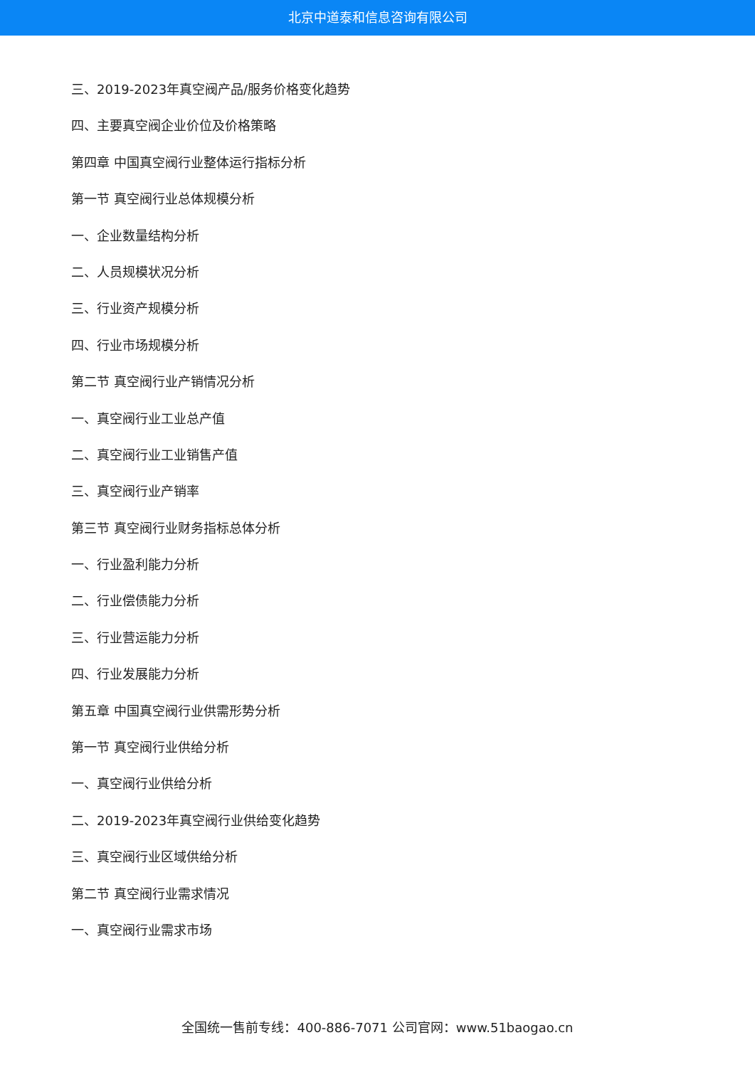北京中道泰和信息咨询有限公司
三、2019-2023年真空阀产品/服务价格变化趋势
四、主要真空阀企业价位及价格策略
第四章 中国真空阀行业整体运行指标分析
第一节 真空阀行业总体规模分析
一、企业数量结构分析
二、人员规模状况分析
三、行业资产规模分析
四、行业市场规模分析
第二节 真空阀行业产销情况分析
一、真空阀行业工业总产值
二、真空阀行业工业销售产值
三、真空阀行业产销率
第三节 真空阀行业财务指标总体分析
一、行业盈利能力分析
二、行业偿债能力分析
三、行业营运能力分析
四、行业发展能力分析
第五章 中国真空阀行业供需形势分析
第一节 真空阀行业供给分析
一、真空阀行业供给分析
二、2019-2023年真空阀行业供给变化趋势
三、真空阀行业区域供给分析
第二节 真空阀行业需求情况
一、真空阀行业需求市场
全国统一售前专线：400-886-7071 公司官网：www.51baogao.cn